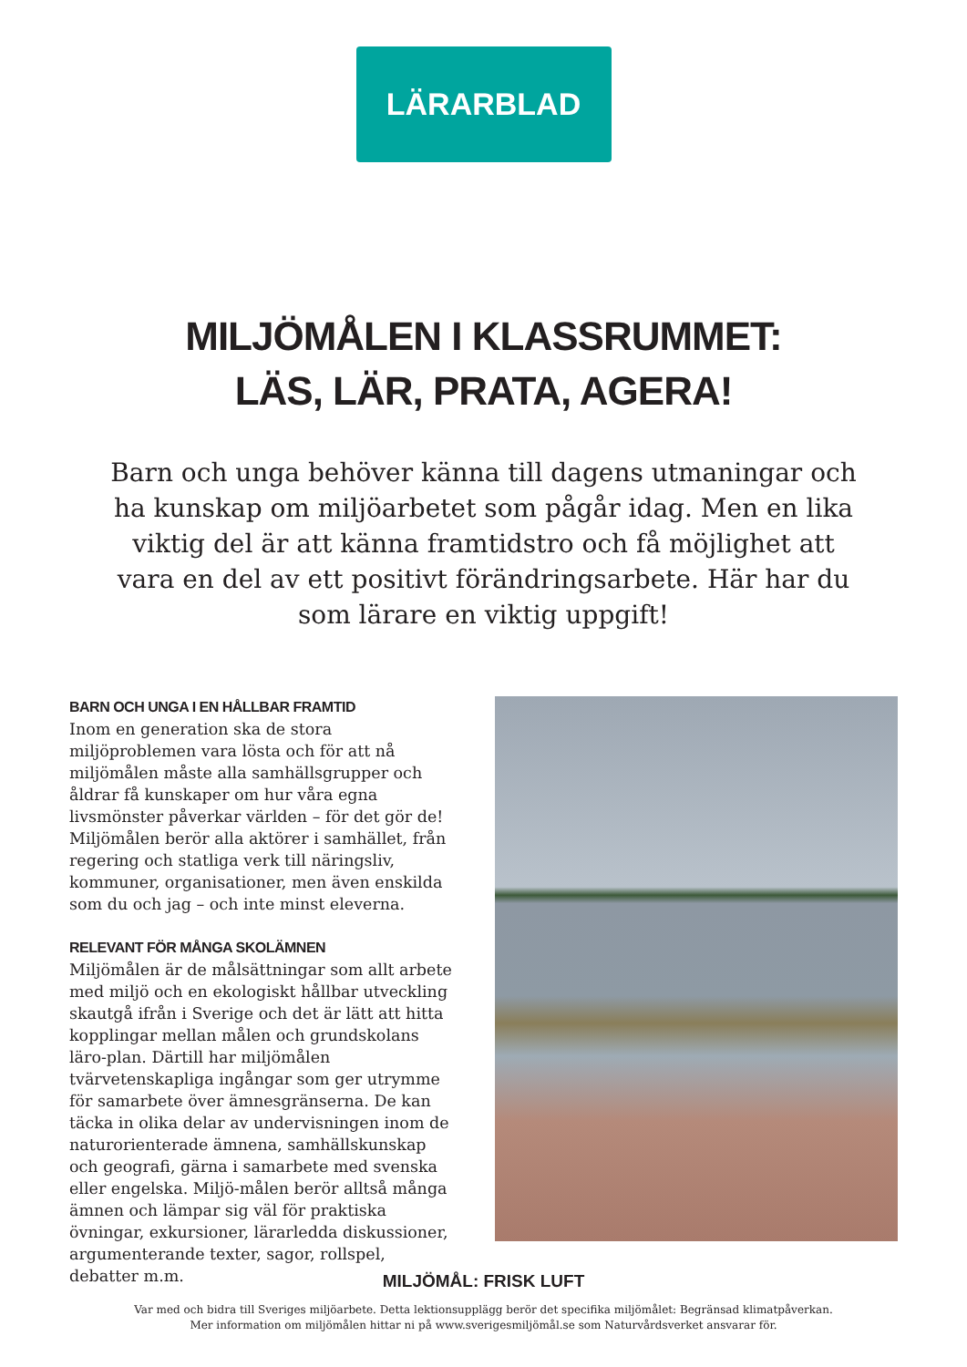LÄRARBLAD
MILJÖMÅLEN I KLASSRUMMET:
LÄS, LÄR, PRATA, AGERA!
Barn och unga behöver känna till dagens utmaningar och ha kunskap om miljöarbetet som pågår idag. Men en lika viktig del är att känna framtidstro och få möjlighet att vara en del av ett positivt förändringsarbete. Här har du som lärare en viktig uppgift!
BARN OCH UNGA I EN HÅLLBAR FRAMTID
Inom en generation ska de stora miljöproblemen vara lösta och för att nå miljömålen måste alla samhällsgrupper och åldrar få kunskaper om hur våra egna livsmönster påverkar världen – för det gör de! Miljömålen berör alla aktörer i samhället, från regering och statliga verk till näringsliv, kommuner, organisationer, men även enskilda som du och jag – och inte minst eleverna.
RELEVANT FÖR MÅNGA SKOLÄMNEN
Miljömålen är de målsättningar som allt arbete med miljö och en ekologiskt hållbar utveckling skautgå ifrån i Sverige och det är lätt att hitta kopplingar mellan målen och grundskolans läro-plan. Därtill har miljömålen tvärvetenskapliga ingångar som ger utrymme för samarbete över ämnesgränserna. De kan täcka in olika delar av undervisningen inom de naturorienterade ämnena, samhällskunskap och geografi, gärna i samarbete med svenska eller engelska. Miljö-målen berör alltså många ämnen och lämpar sig väl för praktiska övningar, exkursioner, lärarledda diskussioner, argumenterande texter, sagor, rollspel, debatter m.m.
MILJÖMÅL: FRISK LUFT
Var med och bidra till Sveriges miljöarbete. Detta lektionsupplägg berör det specifika miljömålet: Begränsad klimatpåverkan.
Mer information om miljömålen hittar ni på www.sverigesmiljömål.se som Naturvårdsverket ansvarar för.